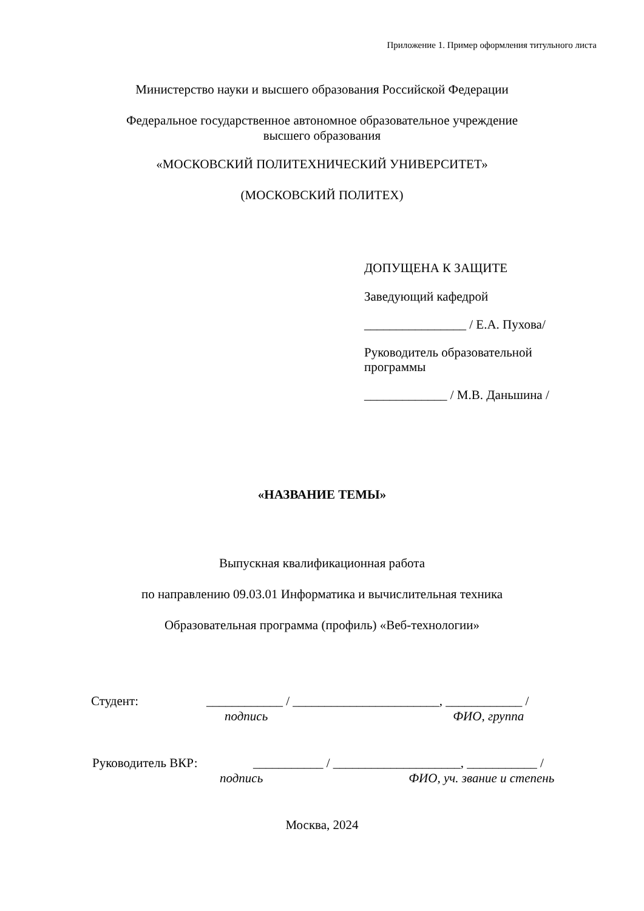Приложение 1. Пример оформления титульного листа
Министерство науки и высшего образования Российской Федерации
Федеральное государственное автономное образовательное учреждение
высшего образования
«МОСКОВСКИЙ ПОЛИТЕХНИЧЕСКИЙ УНИВЕРСИТЕТ»
(МОСКОВСКИЙ ПОЛИТЕХ)
ДОПУЩЕНА К ЗАЩИТЕ
Заведующий кафедрой
________________ / Е.А. Пухова/
Руководитель образовательной программы
_____________ / М.В. Даньшина /
«НАЗВАНИЕ ТЕМЫ»
Выпускная квалификационная работа
по направлению 09.03.01 Информатика и вычислительная техника
Образовательная программа (профиль) «Веб-технологии»
Студент: ____________ / _______________________, ____________ /
подпись ФИО, группа
Руководитель ВКР: ___________ / ____________________, ___________ /
подпись ФИО, уч. звание и степень
Москва, 2024